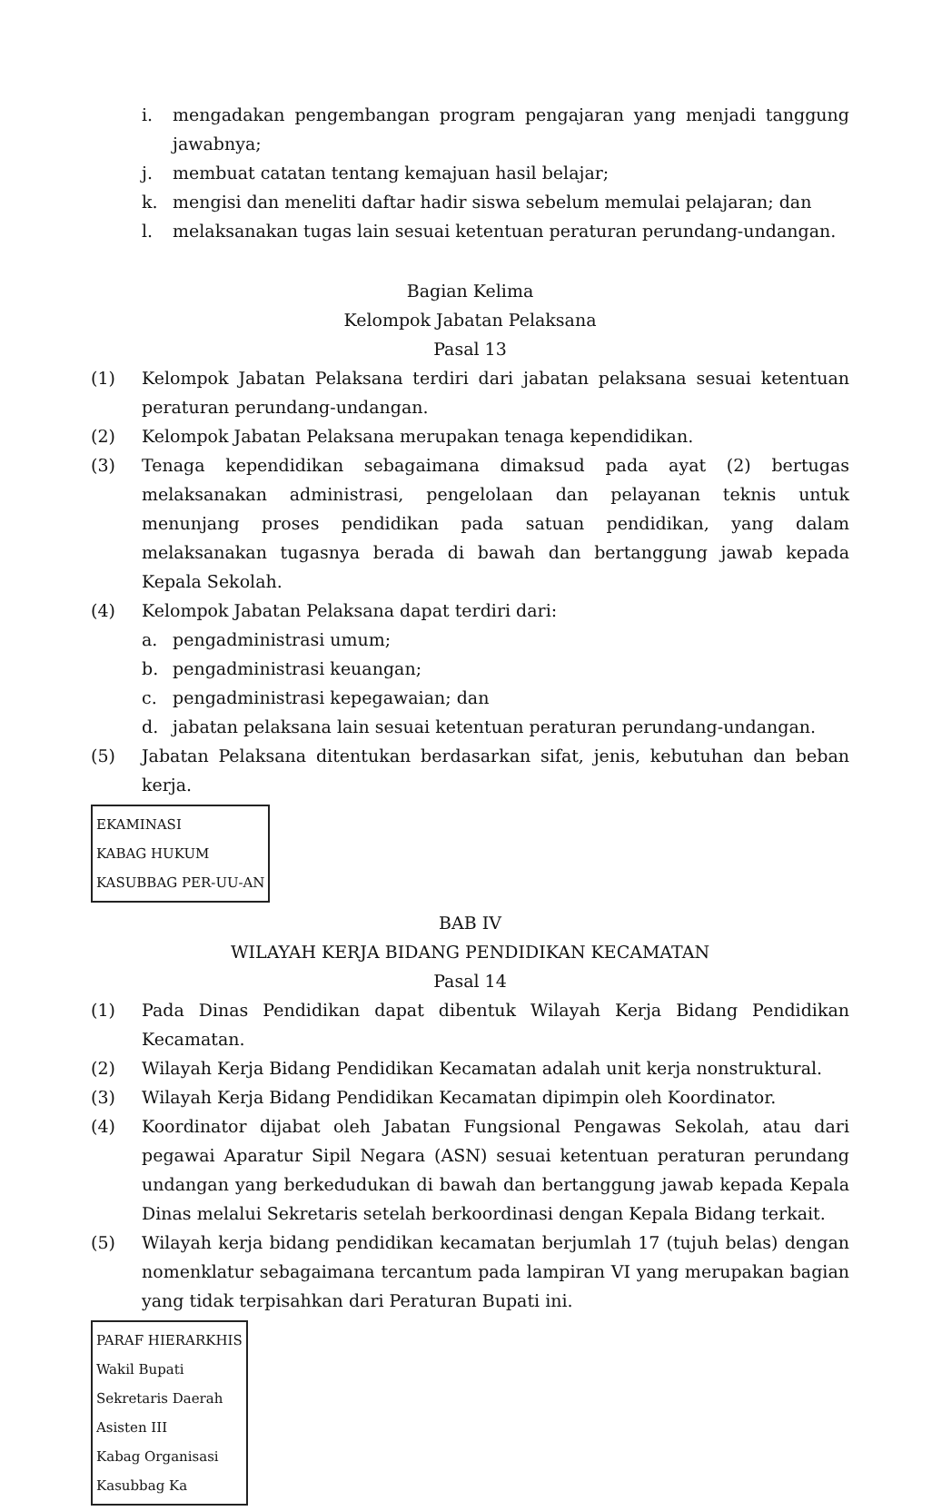i. mengadakan pengembangan program pengajaran yang menjadi tanggung jawabnya;
j. membuat catatan tentang kemajuan hasil belajar;
k. mengisi dan meneliti daftar hadir siswa sebelum memulai pelajaran; dan
l. melaksanakan tugas lain sesuai ketentuan peraturan perundang-undangan.
Bagian Kelima
Kelompok Jabatan Pelaksana
Pasal 13
(1) Kelompok Jabatan Pelaksana terdiri dari jabatan pelaksana sesuai ketentuan peraturan perundang-undangan.
(2) Kelompok Jabatan Pelaksana merupakan tenaga kependidikan.
(3) Tenaga kependidikan sebagaimana dimaksud pada ayat (2) bertugas melaksanakan administrasi, pengelolaan dan pelayanan teknis untuk menunjang proses pendidikan pada satuan pendidikan, yang dalam melaksanakan tugasnya berada di bawah dan bertanggung jawab kepada Kepala Sekolah.
(4) Kelompok Jabatan Pelaksana dapat terdiri dari:
a. pengadministrasi umum;
b. pengadministrasi keuangan;
c. pengadministrasi kepegawaian; dan
d. jabatan pelaksana lain sesuai ketentuan peraturan perundang-undangan.
(5) Jabatan Pelaksana ditentukan berdasarkan sifat, jenis, kebutuhan dan beban kerja.
EKAMINASI
KABAG HUKUM
KASUBBAG PER-UU-AN
BAB IV
WILAYAH KERJA BIDANG PENDIDIKAN KECAMATAN
Pasal 14
(1) Pada Dinas Pendidikan dapat dibentuk Wilayah Kerja Bidang Pendidikan Kecamatan.
(2) Wilayah Kerja Bidang Pendidikan Kecamatan adalah unit kerja nonstruktural.
(3) Wilayah Kerja Bidang Pendidikan Kecamatan dipimpin oleh Koordinator.
(4) Koordinator dijabat oleh Jabatan Fungsional Pengawas Sekolah, atau dari pegawai Aparatur Sipil Negara (ASN) sesuai ketentuan peraturan perundang undangan yang berkedudukan di bawah dan bertanggung jawab kepada Kepala Dinas melalui Sekretaris setelah berkoordinasi dengan Kepala Bidang terkait.
(5) Wilayah kerja bidang pendidikan kecamatan berjumlah 17 (tujuh belas) dengan nomenklatur sebagaimana tercantum pada lampiran VI yang merupakan bagian yang tidak terpisahkan dari Peraturan Bupati ini.
PARAF HIERARKHIS
Wakil Bupati
Sekretaris Daerah
Asisten III
Kabag Organisasi
Kasubbag Ka